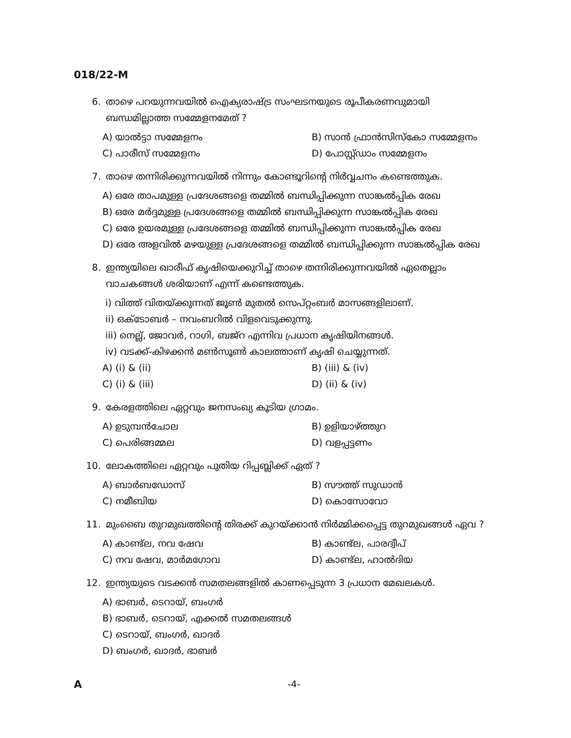018/22-M
6. താഴെ പറയുന്നവയിൽ ഐക്യരാഷ്ട്ര സംഘടനയുടെ രൂപീകരണവുമായി ബന്ധമില്ലാത്ത സമ്മേളനമേത് ?
A) യാൽട്ടാ സമ്മേളനം
B) സാൻ ഫ്രാൻസിസ്കോ സമ്മേളനം
C) പാരീസ് സമ്മേളനം
D) പോസ്റ്റ്ഡാം സമ്മേളനം
7. താഴെ തന്നിരിക്കുന്നവയിൽ നിന്നും കോണ്ടൂറിന്റെ നിർവ്വചനം കണ്ടെത്തുക.
A) ഒരേ താപമുള്ള പ്രദേശങ്ങളെ തമ്മിൽ ബന്ധിപ്പിക്കുന്ന സാങ്കൽപ്പിക രേഖ
B) ഒരേ മർദ്ദമുള്ള പ്രദേശങ്ങളെ തമ്മിൽ ബന്ധിപ്പിക്കുന്ന സാങ്കൽപ്പിക രേഖ
C) ഒരേ ഉയരമുള്ള പ്രദേശങ്ങളെ തമ്മിൽ ബന്ധിപ്പിക്കുന്ന സാങ്കൽപ്പിക രേഖ
D) ഒരേ അളവിൽ മഴയുള്ള പ്രദേശങ്ങളെ തമ്മിൽ ബന്ധിപ്പിക്കുന്ന സാങ്കൽപ്പിക രേഖ
8. ഇന്ത്യയിലെ ഖാരീഫ് കൃഷിയെക്കുറിച്ച് താഴെ തന്നിരിക്കുന്നവയിൽ ഏതെല്ലാം വാചകങ്ങൾ ശരിയാണ് എന്ന് കണ്ടെത്തുക.
i) വിത്ത് വിതയ്ക്കുന്നത് ജൂൺ മുതൽ സെപ്റ്റംബർ മാസങ്ങളിലാണ്.
ii) ഒക്ടോബർ – നവംബറിൽ വിളവെടുക്കുന്നു.
iii) നെല്ല്, ജോവർ, റാഗി, ബജ്റ എന്നിവ പ്രധാന കൃഷിയിനങ്ങൾ.
iv) വടക്ക്-കിഴക്കൻ മൺസൂൺ കാലത്താണ് കൃഷി ചെയ്യുന്നത്.
A) (i) & (ii)
B) (iii) & (iv)
C) (i) & (iii)
D) (ii) & (iv)
9. കേരളത്തിലെ ഏറ്റവും ജനസംഖ്യ കൂടിയ ഗ്രാമം.
A) ഉടുമ്പൻചോല
B) ഉളിയാഴ്ത്തുറ
C) പെരിങ്ങമ്മല
D) വളപ്പട്ടണം
10. ലോകത്തിലെ ഏറ്റവും പുതിയ റിപ്പബ്ലിക്ക് ഏത് ?
A) ബാർബഡോസ്
B) സൗത്ത് സുഡാൻ
C) നമീബിയ
D) കൊസോവോ
11. മുംബൈ തുറമുഖത്തിന്റെ തിരക്ക് കുറയ്ക്കാൻ നിർമ്മിക്കപ്പെട്ട തുറമുഖങ്ങൾ ഏവ ?
A) കാണ്ട്ല, നവ ഷേവ
B) കാണ്ട്ല, പാരദ്വീപ്
C) നവ ഷേവ, മാർമഗോവ
D) കാണ്ട്ല, ഹാൽദിയ
12. ഇന്ത്യയുടെ വടക്കൻ സമതലങ്ങളിൽ കാണപ്പെടുന്ന 3 പ്രധാന മേഖലകൾ.
A) ഭാബർ, ടെറായ്, ബംഗർ
B) ഭാബർ, ടെറായ്, എക്കൽ സമതലങ്ങൾ
C) ടെറായ്, ബംഗർ, ഖാദർ
D) ബംഗർ, ഖാദർ, ഭാബർ
A -4-